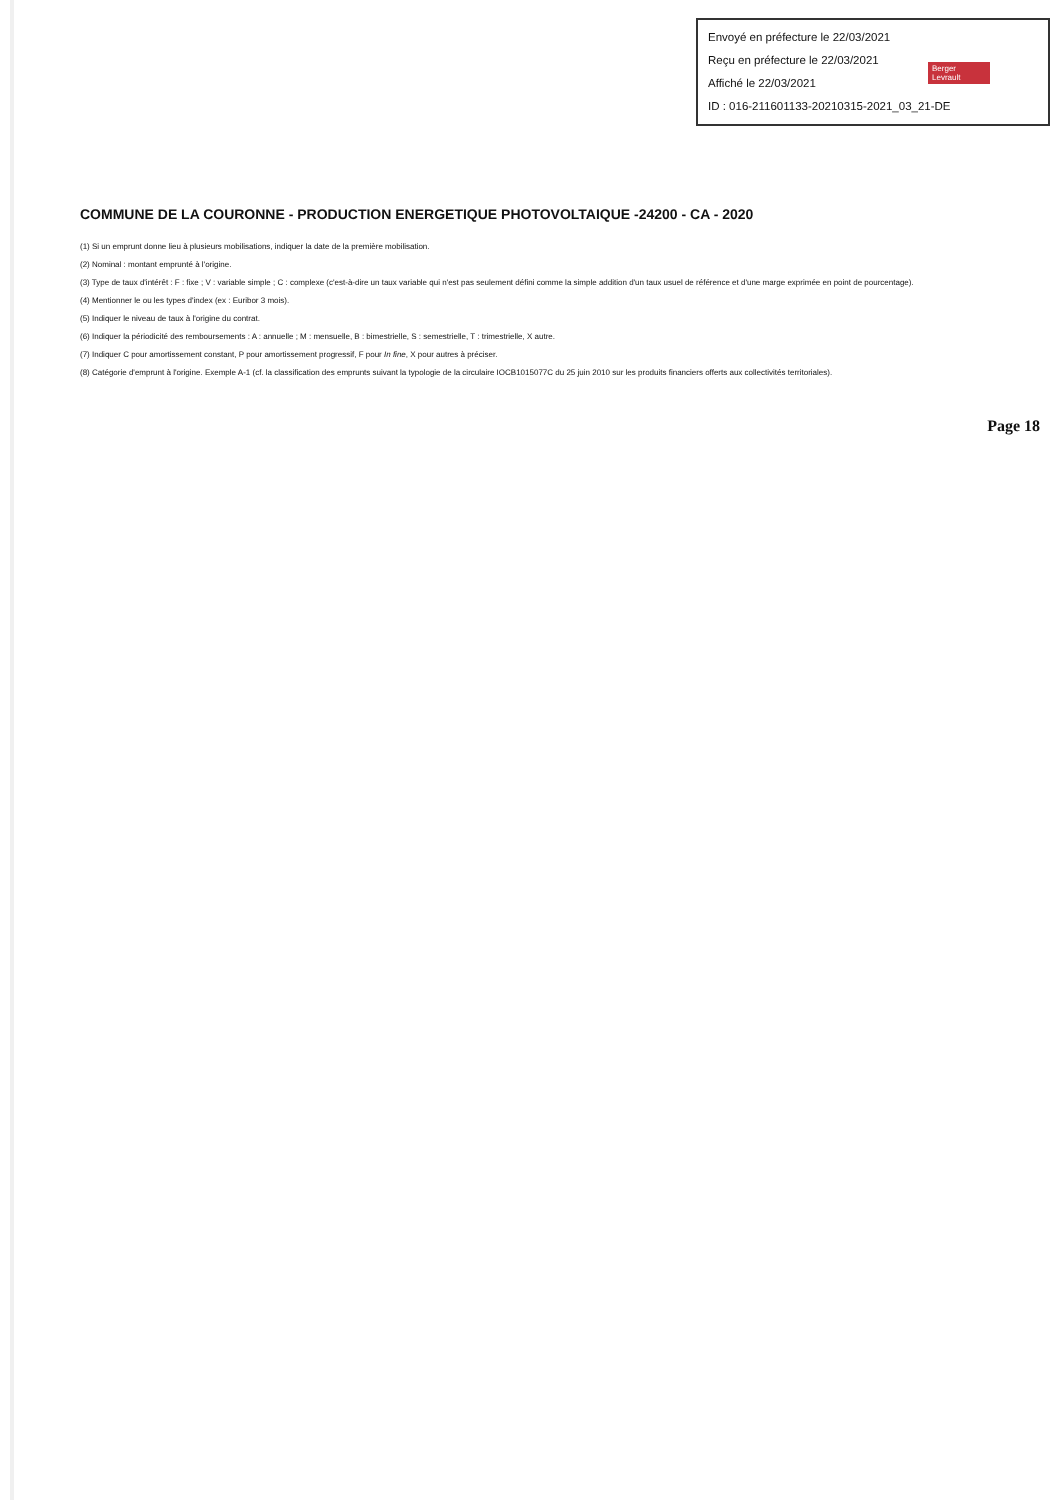Envoyé en préfecture le 22/03/2021
Reçu en préfecture le 22/03/2021
Affiché le 22/03/2021
ID : 016-211601133-20210315-2021_03_21-DE
Berger
Levrault
COMMUNE DE LA COURONNE - PRODUCTION ENERGETIQUE PHOTOVOLTAIQUE -24200 - CA - 2020
(1) Si un emprunt donne lieu à plusieurs mobilisations, indiquer la date de la première mobilisation.
(2) Nominal : montant emprunté à l'origine.
(3) Type de taux d'intérêt : F : fixe ; V : variable simple ; C : complexe (c'est-à-dire un taux variable qui n'est pas seulement défini comme la simple addition d'un taux usuel de référence et d'une marge exprimée en point de pourcentage).
(4) Mentionner le ou les types d'index (ex : Euribor 3 mois).
(5) Indiquer le niveau de taux à l'origine du contrat.
(6) Indiquer la périodicité des remboursements : A : annuelle ; M : mensuelle, B : bimestrielle, S : semestrielle, T : trimestrielle, X autre.
(7) Indiquer C pour amortissement constant, P pour amortissement progressif, F pour In fine, X pour autres à préciser.
(8) Catégorie d'emprunt à l'origine. Exemple A-1 (cf. la classification des emprunts suivant la typologie de la circulaire IOCB1015077C du 25 juin 2010 sur les produits financiers offerts aux collectivités territoriales).
Page 18